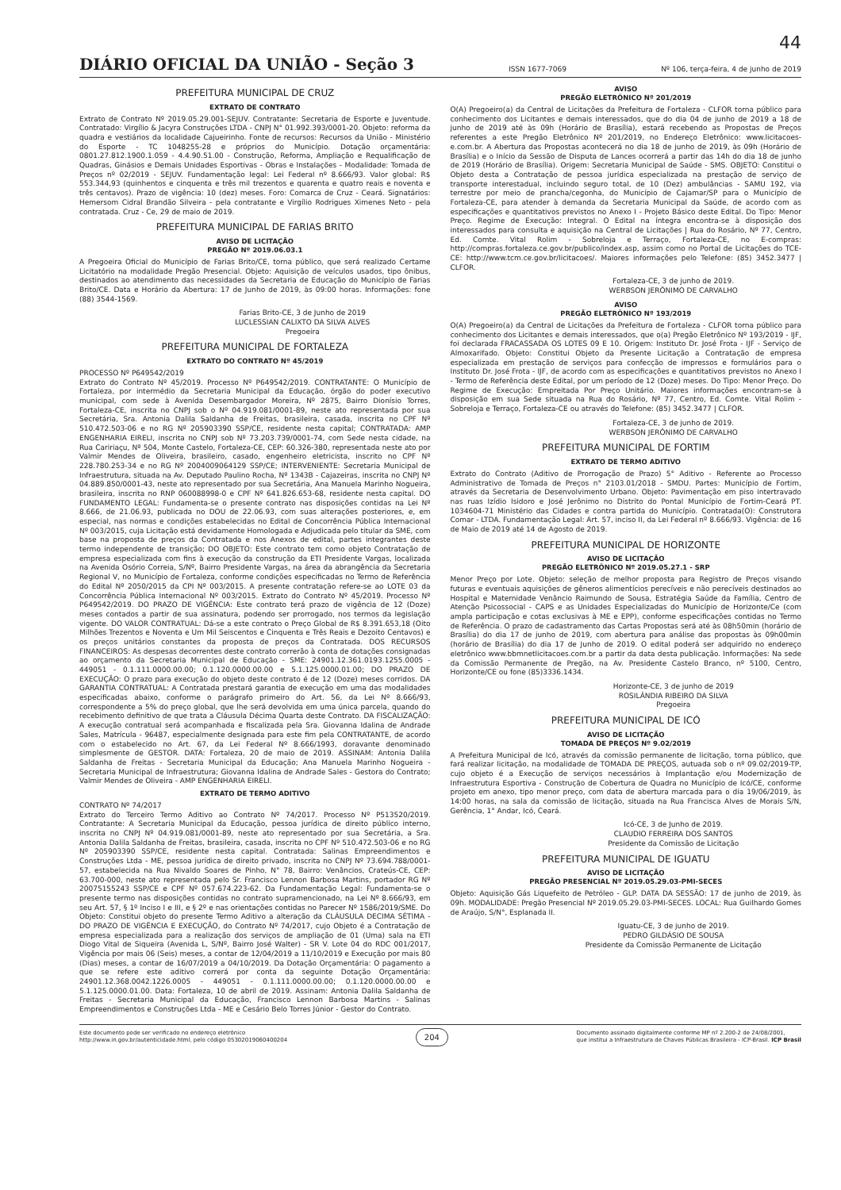44
DIÁRIO OFICIAL DA UNIÃO - Seção 3 ISSN 1677-7069 Nº 106, terça-feira, 4 de junho de 2019
PREFEITURA MUNICIPAL DE CRUZ
EXTRATO DE CONTRATO
Extrato de Contrato Nº 2019.05.29.001-SEJUV. Contratante: Secretaria de Esporte e Juventude. Contratado: Virgílio & Jacyra Construções LTDA - CNPJ N° 01.992.393/0001-20. Objeto: reforma da quadra e vestiários da localidade Cajueirinho. Fonte de recursos: Recursos da União - Ministério do Esporte - TC 1048255-28 e próprios do Município. Dotação orçamentária: 0801.27.812.1900.1.059 - 4.4.90.51.00 - Construção, Reforma, Ampliação e Requalificação de Quadras, Ginásios e Demais Unidades Esportivas - Obras e Instalações - Modalidade: Tomada de Preços nº 02/2019 - SEJUV. Fundamentação legal: Lei Federal nº 8.666/93. Valor global: R$ 553.344,93 (quinhentos e cinquenta e três mil trezentos e quarenta e quatro reais e noventa e três centavos). Prazo de vigência: 10 (dez) meses. Foro: Comarca de Cruz - Ceará. Signatários: Hemersom Cidral Brandão Silveira - pela contratante e Virgílio Rodrigues Ximenes Neto - pela contratada. Cruz - Ce, 29 de maio de 2019.
PREFEITURA MUNICIPAL DE FARIAS BRITO
AVISO DE LICITAÇÃO
PREGÃO Nº 2019.06.03.1
A Pregoeira Oficial do Município de Farias Brito/CE, torna público, que será realizado Certame Licitatório na modalidade Pregão Presencial. Objeto: Aquisição de veículos usados, tipo ônibus, destinados ao atendimento das necessidades da Secretaria de Educação do Município de Farias Brito/CE. Data e Horário da Abertura: 17 de Junho de 2019, às 09:00 horas. Informações: fone (88) 3544-1569.
Farias Brito-CE, 3 de Junho de 2019
LUCLESSIAN CALIXTO DA SILVA ALVES
Pregoeira
PREFEITURA MUNICIPAL DE FORTALEZA
EXTRATO DO CONTRATO Nº 45/2019
PROCESSO Nº P649542/2019
Extrato do Contrato Nº 45/2019. Processo Nº P649542/2019. CONTRATANTE: O Município de Fortaleza, por intermédio da Secretaria Municipal da Educação, órgão do poder executivo municipal, com sede à Avenida Desembargador Moreira, Nº 2875, Bairro Dionísio Torres, Fortaleza-CE, inscrita no CNPJ sob o Nº 04.919.081/0001-89, neste ato representada por sua Secretária, Sra. Antonia Dalila Saldanha de Freitas, brasileira, casada, inscrita no CPF Nº 510.472.503-06 e no RG Nº 205903390 SSP/CE, residente nesta capital; CONTRATADA: AMP ENGENHARIA EIRELI, inscrita no CNPJ sob Nº 73.203.739/0001-74, com Sede nesta cidade, na Rua Caririaçu, Nº 504, Monte Castelo, Fortaleza-CE, CEP: 60.326-380, representada neste ato por Valmir Mendes de Oliveira, brasileiro, casado, engenheiro eletricista, inscrito no CPF Nº 228.780.253-34 e no RG Nº 2004009064129 SSP/CE; INTERVENIENTE: Secretaria Municipal de Infraestrutura, situada na Av. Deputado Paulino Rocha, Nº 1343B - Cajazeiras, inscrita no CNPJ Nº 04.889.850/0001-43, neste ato representado por sua Secretária, Ana Manuela Marinho Nogueira, brasileira, inscrita no RNP 060088998-0 e CPF Nº 641.826.653-68, residente nesta capital. DO FUNDAMENTO LEGAL: Fundamenta-se o presente contrato nas disposições contidas na Lei Nº 8.666, de 21.06.93, publicada no DOU de 22.06.93, com suas alterações posteriores, e, em especial, nas normas e condições estabelecidas no Edital de Concorrência Pública Internacional Nº 003/2015, cuja Licitação está devidamente Homologada e Adjudicada pelo titular da SME, com base na proposta de preços da Contratada e nos Anexos de edital, partes integrantes deste termo independente de transição; DO OBJETO: Este contrato tem como objeto Contratação de empresa especializada com fins à execução da construção da ETI Presidente Vargas, localizada na Avenida Osório Correia, S/Nº, Bairro Presidente Vargas, na área da abrangência da Secretaria Regional V, no Município de Fortaleza, conforme condições especificadas no Termo de Referência do Edital Nº 2050/2015 da CPI Nº 003/2015. A presente contratação refere-se ao LOTE 03 da Concorrência Pública Internacional Nº 003/2015. Extrato do Contrato Nº 45/2019. Processo Nº P649542/2019. DO PRAZO DE VIGÊNCIA: Este contrato terá prazo de vigência de 12 (Doze) meses contados a partir de sua assinatura, podendo ser prorrogado, nos termos da legislação vigente. DO VALOR CONTRATUAL: Dá-se a este contrato o Preço Global de R$ 8.391.653,18 (Oito Milhões Trezentos e Noventa e Um Mil Seiscentos e Cinquenta e Três Reais e Dezoito Centavos) e os preços unitários constantes da proposta de preços da Contratada. DOS RECURSOS FINANCEIROS: As despesas decorrentes deste contrato correrão à conta de dotações consignadas ao orçamento da Secretaria Municipal de Educação - SME: 24901.12.361.0193.1255.0005 - 449051 - 0.1.111.0000.00.00; 0.1.120.0000.00.00 e 5.1.125.0000.01.00; DO PRAZO DE EXECUÇÃO: O prazo para execução do objeto deste contrato é de 12 (Doze) meses corridos. DA GARANTIA CONTRATUAL: A Contratada prestará garantia de execução em uma das modalidades especificadas abaixo, conforme o parágrafo primeiro do Art. 56, da Lei Nº 8.666/93, correspondente a 5% do preço global, que lhe será devolvida em uma única parcela, quando do recebimento definitivo de que trata a Cláusula Décima Quarta deste Contrato. DA FISCALIZAÇÃO: A execução contratual será acompanhada e fiscalizada pela Sra. Giovanna Idalina de Andrade Sales, Matrícula - 96487, especialmente designada para este fim pela CONTRATANTE, de acordo com o estabelecido no Art. 67, da Lei Federal Nº 8.666/1993, doravante denominado simplesmente de GESTOR. DATA: Fortaleza, 20 de maio de 2019. ASSINAM: Antonia Dalila Saldanha de Freitas - Secretaria Municipal da Educação; Ana Manuela Marinho Nogueira - Secretaria Municipal de Infraestrutura; Giovanna Idalina de Andrade Sales - Gestora do Contrato; Valmir Mendes de Oliveira - AMP ENGENHARIA EIRELI.
EXTRATO DE TERMO ADITIVO
CONTRATO Nº 74/2017
Extrato do Terceiro Termo Aditivo ao Contrato Nº 74/2017. Processo Nº P513520/2019. Contratante: A Secretaria Municipal da Educação, pessoa jurídica de direito público interno, inscrita no CNPJ Nº 04.919.081/0001-89, neste ato representado por sua Secretária, a Sra. Antonia Dalila Saldanha de Freitas, brasileira, casada, inscrita no CPF Nº 510.472.503-06 e no RG Nº 205903390 SSP/CE, residente nesta capital. Contratada: Salinas Empreendimentos e Construções Ltda - ME, pessoa jurídica de direito privado, inscrita no CNPJ Nº 73.694.788/0001-57, estabelecida na Rua Nivaldo Soares de Pinho, N° 78, Bairro: Venâncios, Crateús-CE, CEP: 63.700-000, neste ato representada pelo Sr. Francisco Lennon Barbosa Martins, portador RG Nº 20075155243 SSP/CE e CPF Nº 057.674.223-62. Da Fundamentação Legal: Fundamenta-se o presente termo nas disposições contidas no contrato supramencionado, na Lei Nº 8.666/93, em seu Art. 57, § 1º Inciso I e III, e § 2º e nas orientações contidas no Parecer Nº 1586/2019/SME. Do Objeto: Constitui objeto do presente Termo Aditivo a alteração da CLÁUSULA DECIMA SÉTIMA - DO PRAZO DE VIGÊNCIA E EXECUÇÃO, do Contrato Nº 74/2017, cujo Objeto é a Contratação de empresa especializada para a realização dos serviços de ampliação de 01 (Uma) sala na ETI Diogo Vital de Siqueira (Avenida L, S/Nº, Bairro José Walter) - SR V. Lote 04 do RDC 001/2017, Vigência por mais 06 (Seis) meses, a contar de 12/04/2019 a 11/10/2019 e Execução por mais 80 (Dias) meses, a contar de 16/07/2019 a 04/10/2019. Da Dotação Orçamentária: O pagamento a que se refere este aditivo correrá por conta da seguinte Dotação Orçamentária: 24901.12.368.0042.1226.0005 - 449051 - 0.1.111.0000.00.00; 0.1.120.0000.00.00 e 5.1.125.0000.01.00. Data: Fortaleza, 10 de abril de 2019. Assinam: Antonia Dalila Saldanha de Freitas - Secretaria Municipal da Educação, Francisco Lennon Barbosa Martins - Salinas Empreendimentos e Construções Ltda - ME e Cesário Belo Torres Júnior - Gestor do Contrato.
AVISO
PREGÃO ELETRÔNICO Nº 201/2019
O(A) Pregoeiro(a) da Central de Licitações da Prefeitura de Fortaleza - CLFOR torna público para conhecimento dos Licitantes e demais interessados, que do dia 04 de junho de 2019 a 18 de junho de 2019 até às 09h (Horário de Brasília), estará recebendo as Propostas de Preços referentes a este Pregão Eletrônico Nº 201/2019, no Endereço Eletrônico: www.licitacoes-e.com.br. A Abertura das Propostas acontecerá no dia 18 de junho de 2019, às 09h (Horário de Brasília) e o Início da Sessão de Disputa de Lances ocorrerá a partir das 14h do dia 18 de junho de 2019 (Horário de Brasília). Origem: Secretaria Municipal de Saúde - SMS. OBJETO: Constitui o Objeto desta a Contratação de pessoa jurídica especializada na prestação de serviço de transporte interestadual, incluindo seguro total, de 10 (Dez) ambulâncias - SAMU 192, via terrestre por meio de prancha/cegonha, do Município de Cajamar/SP para o Município de Fortaleza-CE, para atender à demanda da Secretaria Municipal da Saúde, de acordo com as especificações e quantitativos previstos no Anexo I - Projeto Básico deste Edital. Do Tipo: Menor Preço. Regime de Execução: Integral. O Edital na íntegra encontra-se à disposição dos interessados para consulta e aquisição na Central de Licitações | Rua do Rosário, Nº 77, Centro, Ed. Comte. Vital Rolim - Sobreloja e Terraço, Fortaleza-CE, no E-compras: http://compras.fortaleza.ce.gov.br/publico/index.asp, assim como no Portal de Licitações do TCE-CE: http://www.tcm.ce.gov.br/licitacoes/. Maiores informações pelo Telefone: (85) 3452.3477 | CLFOR.
Fortaleza-CE, 3 de junho de 2019.
WERBSON JERÔNIMO DE CARVALHO
AVISO
PREGÃO ELETRÔNICO Nº 193/2019
O(A) Pregoeiro(a) da Central de Licitações da Prefeitura de Fortaleza - CLFOR torna público para conhecimento dos Licitantes e demais interessados, que o(a) Pregão Eletrônico Nº 193/2019 - IJF, foi declarada FRACASSADA OS LOTES 09 E 10. Origem: Instituto Dr. José Frota - IJF - Serviço de Almoxarifado. Objeto: Constitui Objeto da Presente Licitação a Contratação de empresa especializada em prestação de serviços para confecção de impressos e formulários para o Instituto Dr. José Frota - IJF, de acordo com as especificações e quantitativos previstos no Anexo I - Termo de Referência deste Edital, por um período de 12 (Doze) meses. Do Tipo: Menor Preço. Do Regime de Execução: Empreitada Por Preço Unitário. Maiores informações encontram-se à disposição em sua Sede situada na Rua do Rosário, Nº 77, Centro, Ed. Comte. Vital Rolim - Sobreloja e Terraço, Fortaleza-CE ou através do Telefone: (85) 3452.3477 | CLFOR.
Fortaleza-CE, 3 de junho de 2019.
WERBSON JERÔNIMO DE CARVALHO
PREFEITURA MUNICIPAL DE FORTIM
EXTRATO DE TERMO ADITIVO
Extrato do Contrato (Aditivo de Prorrogação de Prazo) 5° Aditivo - Referente ao Processo Administrativo de Tomada de Preços n° 2103.01/2018 - SMDU. Partes: Município de Fortim, através da Secretaria de Desenvolvimento Urbano. Objeto: Pavimentação em piso intertravado nas ruas Izídio Isidoro e José Jerônimo no Distrito do Pontal Município de Fortim-Ceará PT. 1034604-71 Ministério das Cidades e contra partida do Município. Contratada(O): Construtora Comar - LTDA. Fundamentação Legal: Art. 57, inciso II, da Lei Federal nº 8.666/93. Vigência: de 16 de Maio de 2019 até 14 de Agosto de 2019.
PREFEITURA MUNICIPAL DE HORIZONTE
AVISO DE LICITAÇÃO
PREGÃO ELETRÔNICO Nº 2019.05.27.1 - SRP
Menor Preço por Lote. Objeto: seleção de melhor proposta para Registro de Preços visando futuras e eventuais aquisições de gêneros alimentícios perecíveis e não perecíveis destinados ao Hospital e Maternidade Venâncio Raimundo de Sousa, Estratégia Saúde da Família, Centro de Atenção Psicossocial - CAPS e as Unidades Especializadas do Município de Horizonte/Ce (com ampla participação e cotas exclusivas à ME e EPP), conforme especificações contidas no Termo de Referência. O prazo de cadastramento das Cartas Propostas será até às 08h50min (horário de Brasília) do dia 17 de junho de 2019, com abertura para análise das propostas às 09h00min (horário de Brasília) do dia 17 de Junho de 2019. O edital poderá ser adquirido no endereço eletrônico www.bbmnetlicitacoes.com.br a partir da data desta publicação. Informações: Na sede da Comissão Permanente de Pregão, na Av. Presidente Castelo Branco, nº 5100, Centro, Horizonte/CE ou fone (85)3336.1434.
Horizonte-CE, 3 de junho de 2019
ROSILÂNDIA RIBEIRO DA SILVA
Pregoeira
PREFEITURA MUNICIPAL DE ICÓ
AVISO DE LICITAÇÃO
TOMADA DE PREÇOS Nº 9.02/2019
A Prefeitura Municipal de Icó, através da comissão permanente de licitação, torna público, que fará realizar licitação, na modalidade de TOMADA DE PREÇOS, autuada sob o nº 09.02/2019-TP, cujo objeto é a Execução de serviços necessários à Implantação e/ou Modernização de Infraestrutura Esportiva - Construção de Cobertura de Quadra no Município de Icó/CE, conforme projeto em anexo, tipo menor preço, com data de abertura marcada para o dia 19/06/2019, às 14:00 horas, na sala da comissão de licitação, situada na Rua Francisca Alves de Morais S/N, Gerência, 1° Andar, Icó, Ceará.
Icó-CE, 3 de Junho de 2019.
CLAUDIO FERREIRA DOS SANTOS
Presidente da Comissão de Licitação
PREFEITURA MUNICIPAL DE IGUATU
AVISO DE LICITAÇÃO
PREGÃO PRESENCIAL Nº 2019.05.29.03-PMI-SECES
Objeto: Aquisição Gás Liquefeito de Petróleo - GLP. DATA DA SESSÃO: 17 de junho de 2019, às 09h. MODALIDADE: Pregão Presencial Nº 2019.05.29.03-PMI-SECES. LOCAL: Rua Guilhardo Gomes de Araújo, S/N°, Esplanada II.
Iguatu-CE, 3 de junho de 2019.
PEDRO GILDÁSIO DE SOUSA
Presidente da Comissão Permanente de Licitação
Este documento pode ser verificado no endereço eletrônico
http://www.in.gov.br/autenticidade.html, pelo código 05302019060400204 204 Documento assinado digitalmente conforme MP nº 2.200-2 de 24/08/2001,
que institui a Infraestrutura de Chaves Públicas Brasileira - ICP-Brasil. ICP Brasil